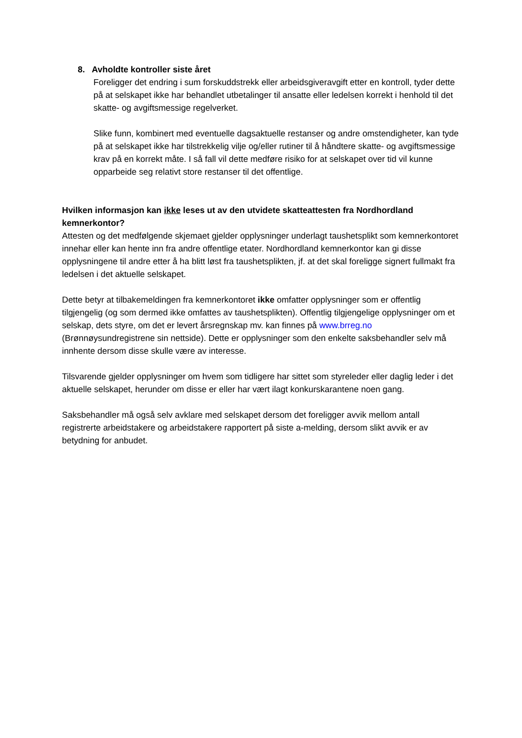8. Avholdte kontroller siste året
Foreligger det endring i sum forskuddstrekk eller arbeidsgiveravgift etter en kontroll, tyder dette på at selskapet ikke har behandlet utbetalinger til ansatte eller ledelsen korrekt i henhold til det skatte- og avgiftsmessige regelverket.
Slike funn, kombinert med eventuelle dagsaktuelle restanser og andre omstendigheter, kan tyde på at selskapet ikke har tilstrekkelig vilje og/eller rutiner til å håndtere skatte- og avgiftsmessige krav på en korrekt måte. I så fall vil dette medføre risiko for at selskapet over tid vil kunne opparbeide seg relativt store restanser til det offentlige.
Hvilken informasjon kan ikke leses ut av den utvidete skatteattesten fra Nordhordland kemnerkontor?
Attesten og det medfølgende skjemaet gjelder opplysninger underlagt taushetsplikt som kemnerkontoret innehar eller kan hente inn fra andre offentlige etater. Nordhordland kemnerkontor kan gi disse opplysningene til andre etter å ha blitt løst fra taushetsplikten, jf. at det skal foreligge signert fullmakt fra ledelsen i det aktuelle selskapet.
Dette betyr at tilbakemeldingen fra kemnerkontoret ikke omfatter opplysninger som er offentlig tilgjengelig (og som dermed ikke omfattes av taushetsplikten). Offentlig tilgjengelige opplysninger om et selskap, dets styre, om det er levert årsregnskap mv. kan finnes på www.brreg.no (Brønnøysundregistrene sin nettside). Dette er opplysninger som den enkelte saksbehandler selv må innhente dersom disse skulle være av interesse.
Tilsvarende gjelder opplysninger om hvem som tidligere har sittet som styreleder eller daglig leder i det aktuelle selskapet, herunder om disse er eller har vært ilagt konkurskarantene noen gang.
Saksbehandler må også selv avklare med selskapet dersom det foreligger avvik mellom antall registrerte arbeidstakere og arbeidstakere rapportert på siste a-melding, dersom slikt avvik er av betydning for anbudet.